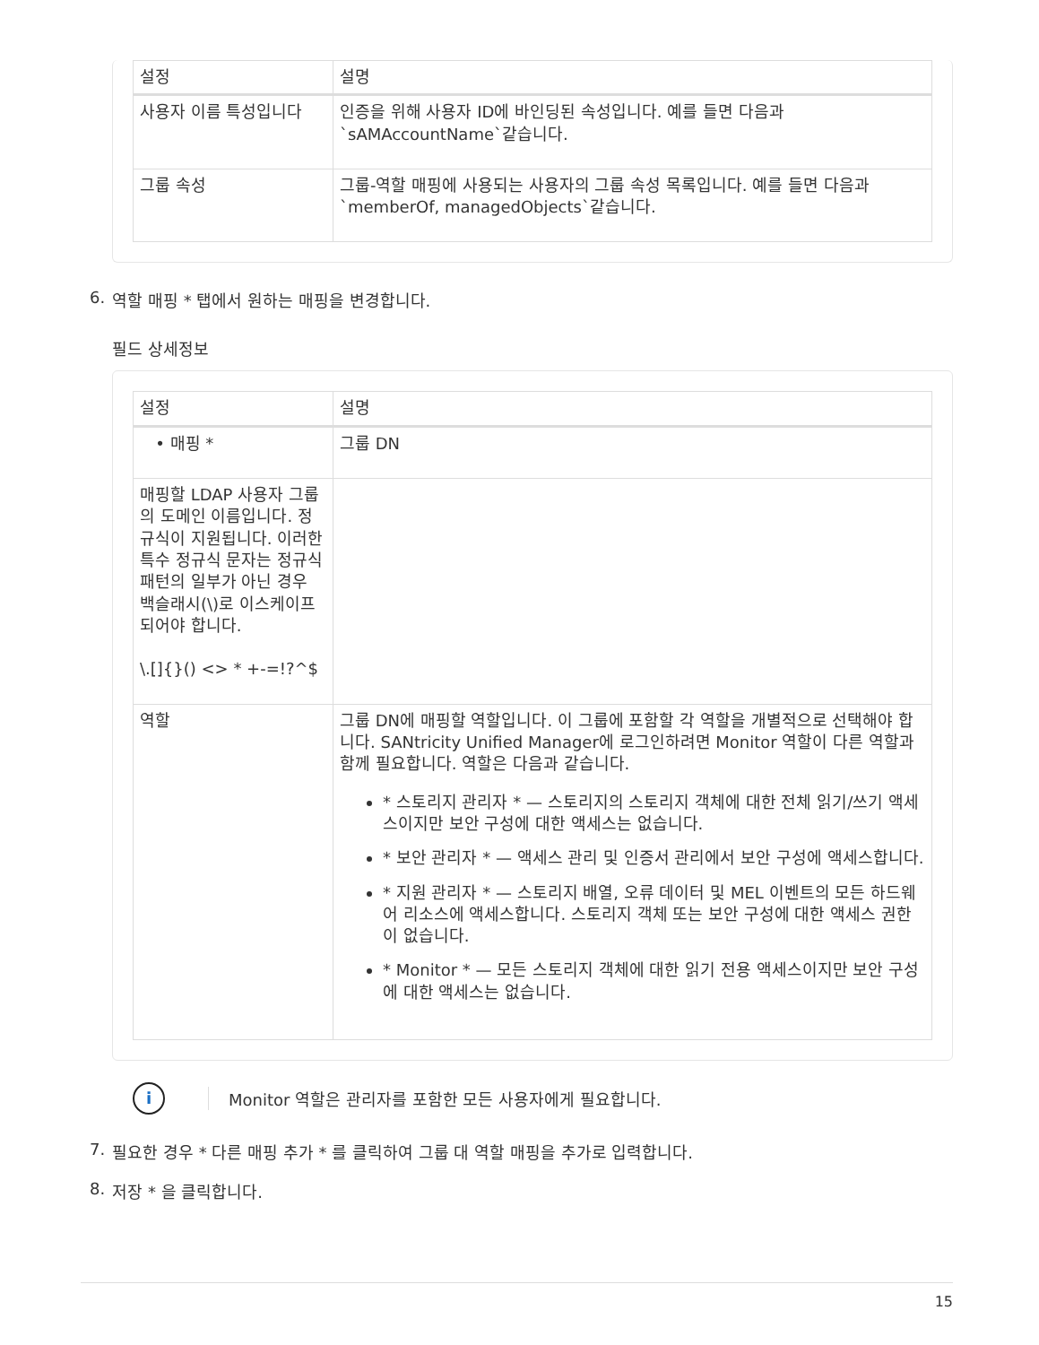| 설정 | 설명 |
| --- | --- |
| 사용자 이름 특성입니다 | 인증을 위해 사용자 ID에 바인딩된 속성입니다. 예를 들면 다음과 `sAMAccountName`같습니다. |
| 그룹 속성 | 그룹-역할 매핑에 사용되는 사용자의 그룹 속성 목록입니다. 예를 들면 다음과 `memberOf, managedObjects`같습니다. |
6. 역할 매핑 * 탭에서 원하는 매핑을 변경합니다.
필드 상세정보
| 설정 | 설명 |
| --- | --- |
| • 매핑 * | 그룹 DN |
| 매핑할 LDAP 사용자 그룹의 도메인 이름입니다. 정규식이 지원됩니다. 이러한 특수 정규식 문자는 정규식 패턴의 일부가 아닌 경우 백슬래시(\)로 이스케이프되어야 합니다. \.[]{}() <> * +-=!?^$ | |
| 역할 | 그룹 DN에 매핑할 역할입니다. 이 그룹에 포함할 각 역할을 개별적으로 선택해야 합니다. SANtricity Unified Manager에 로그인하려면 Monitor 역할이 다른 역할과 함께 필요합니다. 역할은 다음과 같습니다. * 스토리지 관리자 * — 스토리지의 스토리지 객체에 대한 전체 읽기/쓰기 액세스이지만 보안 구성에 대한 액세스는 없습니다. * 보안 관리자 * — 액세스 관리 및 인증서 관리에서 보안 구성에 액세스합니다. * 지원 관리자 * — 스토리지 배열, 오류 데이터 및 MEL 이벤트의 모든 하드웨어 리소스에 액세스합니다. 스토리지 객체 또는 보안 구성에 대한 액세스 권한이 없습니다. * Monitor * — 모든 스토리지 객체에 대한 읽기 전용 액세스이지만 보안 구성에 대한 액세스는 없습니다. |
i Monitor 역할은 관리자를 포함한 모든 사용자에게 필요합니다.
7. 필요한 경우 * 다른 매핑 추가 * 를 클릭하여 그룹 대 역할 매핑을 추가로 입력합니다.
8. 저장 * 을 클릭합니다.
15